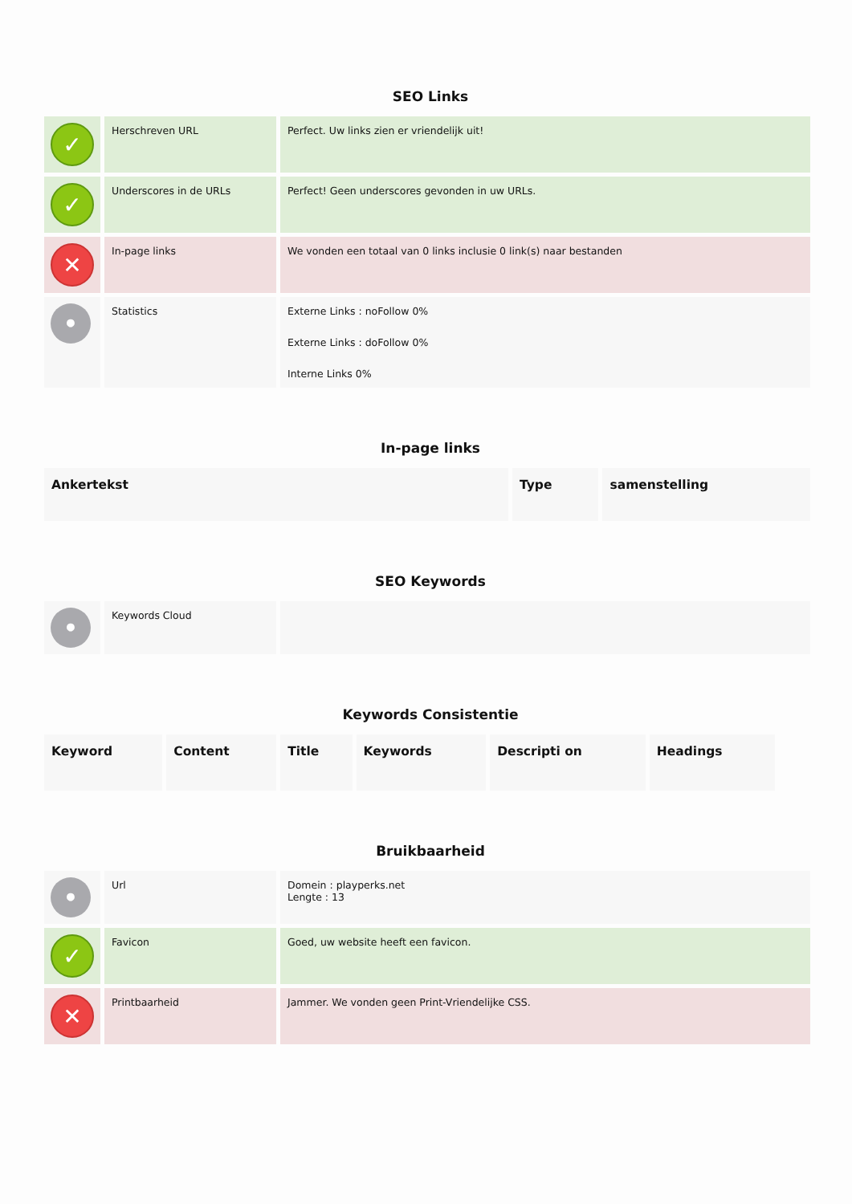SEO Links
| ✓ | Herschreven URL | Perfect. Uw links zien er vriendelijk uit! |
| ✓ | Underscores in de URLs | Perfect! Geen underscores gevonden in uw URLs. |
| ✕ | In-page links | We vonden een totaal van 0 links inclusie 0 link(s) naar bestanden |
| • | Statistics | Externe Links : noFollow 0% Externe Links : doFollow 0% Interne Links 0% |
In-page links
| Ankertekst | Type | samenstelling |
| --- | --- | --- |
SEO Keywords
| • | Keywords Cloud | |
Keywords Consistentie
| Keyword | Content | Title | Keywords | Descripti on | Headings |
| --- | --- | --- | --- | --- | --- |
Bruikbaarheid
| • | Url | Domein : playperks.net Lengte : 13 |
| ✓ | Favicon | Goed, uw website heeft een favicon. |
| ✕ | Printbaarheid | Jammer. We vonden geen Print-Vriendelijke CSS. |